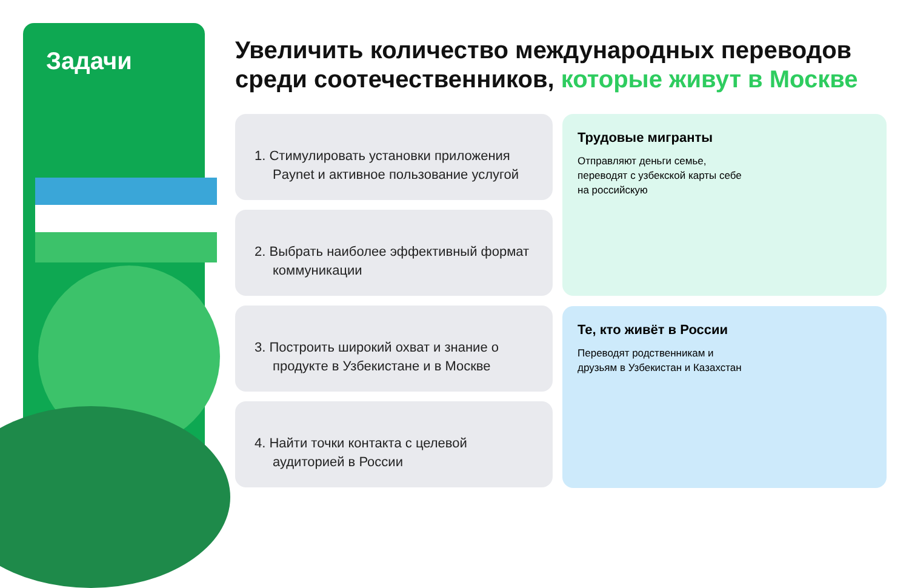Задачи
Увеличить количество международных переводов
среди соотечественников, которые живут в Москве
1. Стимулировать установки приложения Paynet и активное пользование услугой
2. Выбрать наиболее эффективный формат коммуникации
3. Построить широкий охват и знание о продукте в Узбекистане и в Москве
4. Найти точки контакта с целевой аудиторией в России
Трудовые мигранты
Отправляют деньги семье, переводят с узбекской карты себе на российскую
Те, кто живёт в России
Переводят родственникам и друзьям в Узбекистан и Казахстан